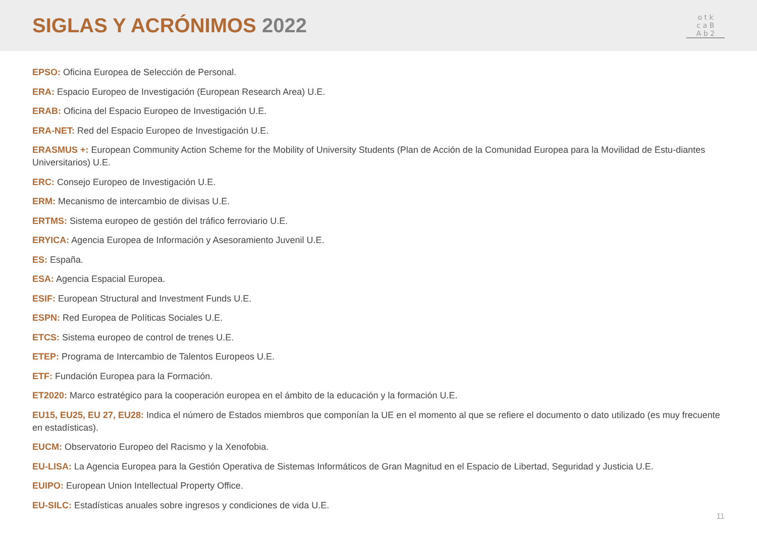SIGLAS Y ACRÓNIMOS 2022
o t k
c a B
A b 2
EPSO: Oficina Europea de Selección de Personal.
ERA: Espacio Europeo de Investigación (European Research Area) U.E.
ERAB: Oficina del Espacio Europeo de Investigación U.E.
ERA-NET: Red del Espacio Europeo de Investigación U.E.
ERASMUS +: European Community Action Scheme for the Mobility of University Students (Plan de Acción de la Comunidad Europea para la Movilidad de Estu-diantes Universitarios) U.E.
ERC: Consejo Europeo de Investigación U.E.
ERM: Mecanismo de intercambio de divisas U.E.
ERTMS: Sistema europeo de gestión del tráfico ferroviario U.E.
ERYICA: Agencia Europea de Información y Asesoramiento Juvenil U.E.
ES: España.
ESA: Agencia Espacial Europea.
ESIF: European Structural and Investment Funds U.E.
ESPN: Red Europea de Políticas Sociales U.E.
ETCS: Sistema europeo de control de trenes U.E.
ETEP: Programa de Intercambio de Talentos Europeos U.E.
ETF: Fundación Europea para la Formación.
ET2020: Marco estratégico para la cooperación europea en el ámbito de la educación y la formación U.E.
EU15, EU25, EU 27, EU28: Indica el número de Estados miembros que componían la UE en el momento al que se refiere el documento o dato utilizado (es muy frecuente en estadísticas).
EUCM: Observatorio Europeo del Racismo y la Xenofobia.
EU-LISA: La Agencia Europea para la Gestión Operativa de Sistemas Informáticos de Gran Magnitud en el Espacio de Libertad, Seguridad y Justicia U.E.
EUIPO: European Union Intellectual Property Office.
EU-SILC: Estadísticas anuales sobre ingresos y condiciones de vida U.E.
11